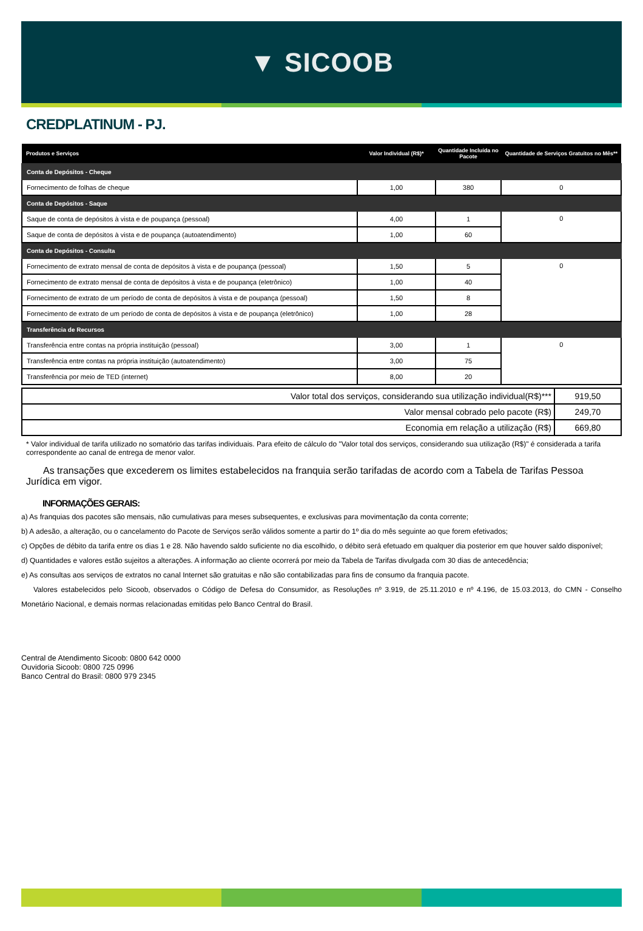▼ SICOOB
CREDPLATINUM - PJ.
| Produtos e Serviços | Valor Individual (R$)* | Quantidade Incluída no Pacote | Quantidade de Serviços Gratuitos no Mês** |
| --- | --- | --- | --- |
| Conta de Depósitos - Cheque | | | |
| Fornecimento de folhas de cheque | 1,00 | 380 | 0 |
| Conta de Depósitos - Saque | | | |
| Saque de conta de depósitos à vista e de poupança (pessoal) | 4,00 | 1 | 0 |
| Saque de conta de depósitos à vista e de poupança (autoatendimento) | 1,00 | 60 | |
| Conta de Depósitos - Consulta | | | |
| Fornecimento de extrato mensal de conta de depósitos à vista e de poupança (pessoal) | 1,50 | 5 | 0 |
| Fornecimento de extrato mensal de conta de depósitos à vista e de poupança (eletrônico) | 1,00 | 40 | |
| Fornecimento de extrato de um período de conta de depósitos à vista e de poupança (pessoal) | 1,50 | 8 | |
| Fornecimento de extrato de um período de conta de depósitos à vista e de poupança (eletrônico) | 1,00 | 28 | |
| Transferência de Recursos | | | |
| Transferência entre contas na própria instituição (pessoal) | 3,00 | 1 | 0 |
| Transferência entre contas na própria instituição (autoatendimento) | 3,00 | 75 | |
| Transferência por meio de TED (internet) | 8,00 | 20 | |
| Valor total dos serviços, considerando sua utilização individual(R$)*** | 919,50 |
| Valor mensal cobrado pelo pacote (R$) | 249,70 |
| Economia em relação a utilização (R$) | 669,80 |
* Valor individual de tarifa utilizado no somatório das tarifas individuais. Para efeito de cálculo do "Valor total dos serviços, considerando sua utilização (R$)" é considerada a tarifa correspondente ao canal de entrega de menor valor.
As transações que excederem os limites estabelecidos na franquia serão tarifadas de acordo com a Tabela de Tarifas Pessoa Jurídica em vigor.
INFORMAÇÕES GERAIS:
a) As franquias dos pacotes são mensais, não cumulativas para meses subsequentes, e exclusivas para movimentação da conta corrente;
b) A adesão, a alteração, ou o cancelamento do Pacote de Serviços serão válidos somente a partir do 1º dia do mês seguinte ao que forem efetivados;
c) Opções de débito da tarifa entre os dias 1 e 28. Não havendo saldo suficiente no dia escolhido, o débito será efetuado em qualquer dia posterior em que houver saldo disponível;
d) Quantidades e valores estão sujeitos a alterações. A informação ao cliente ocorrerá por meio da Tabela de Tarifas divulgada com 30 dias de antecedência;
e) As consultas aos serviços de extratos no canal Internet são gratuitas e não são contabilizadas para fins de consumo da franquia pacote.
Valores estabelecidos pelo Sicoob, observados o Código de Defesa do Consumidor, as Resoluções nº 3.919, de 25.11.2010 e nº 4.196, de 15.03.2013, do CMN - Conselho Monetário Nacional, e demais normas relacionadas emitidas pelo Banco Central do Brasil.
Central de Atendimento Sicoob: 0800 642 0000
Ouvidoria Sicoob: 0800 725 0996
Banco Central do Brasil: 0800 979 2345